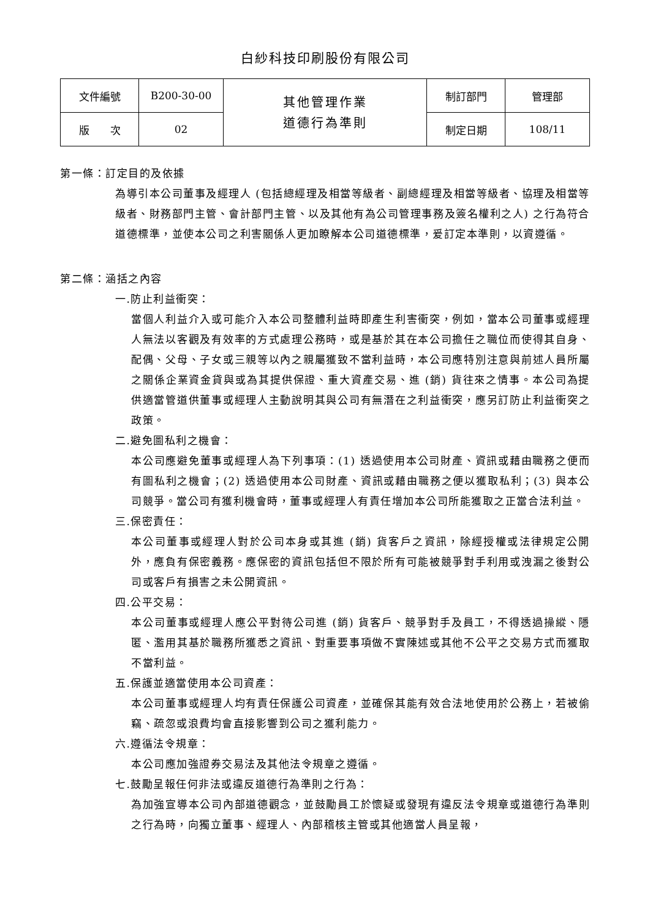白紗科技印刷股份有限公司
| 文件編號 | B200-30-00 | 其他管理作業 道德行為準則 | 制訂部門 | 管理部 |
| 版 次 | 02 | | 制定日期 | 108/11 |
第一條：訂定目的及依據
為導引本公司董事及經理人 (包括總經理及相當等級者、副總經理及相當等級者、協理及相當等級者、財務部門主管、會計部門主管、以及其他有為公司管理事務及簽名權利之人) 之行為符合道德標準，並使本公司之利害關係人更加瞭解本公司道德標準，爰訂定本準則，以資遵循。
第二條：涵括之內容
一.防止利益衝突：
當個人利益介入或可能介入本公司整體利益時即產生利害衝突，例如，當本公司董事或經理人無法以客觀及有效率的方式處理公務時，或是基於其在本公司擔任之職位而使得其自身、配偶、父母、子女或三親等以內之親屬獲致不當利益時，本公司應特別注意與前述人員所屬之關係企業資金貸與或為其提供保證、重大資產交易、進 (銷) 貨往來之情事。本公司為提供適當管道供董事或經理人主動說明其與公司有無潛在之利益衝突，應另訂防止利益衝突之政策。
二.避免圖私利之機會：
本公司應避免董事或經理人為下列事項：(1) 透過使用本公司財產、資訊或藉由職務之便而有圖私利之機會；(2) 透過使用本公司財產、資訊或藉由職務之便以獲取私利；(3) 與本公司競爭。當公司有獲利機會時，董事或經理人有責任增加本公司所能獲取之正當合法利益。
三.保密責任：
本公司董事或經理人對於公司本身或其進 (銷) 貨客戶之資訊，除經授權或法律規定公開外，應負有保密義務。應保密的資訊包括但不限於所有可能被競爭對手利用或洩漏之後對公司或客戶有損害之未公開資訊。
四.公平交易：
本公司董事或經理人應公平對待公司進 (銷) 貨客戶、競爭對手及員工，不得透過操縱、隱匿、濫用其基於職務所獲悉之資訊、對重要事項做不實陳述或其他不公平之交易方式而獲取不當利益。
五.保護並適當使用本公司資產：
本公司董事或經理人均有責任保護公司資產，並確保其能有效合法地使用於公務上，若被偷竊、疏忽或浪費均會直接影響到公司之獲利能力。
六.遵循法令規章：
本公司應加強證券交易法及其他法令規章之遵循。
七.鼓勵呈報任何非法或違反道德行為準則之行為：
為加強宣導本公司內部道德觀念，並鼓勵員工於懷疑或發現有違反法令規章或道德行為準則之行為時，向獨立董事、經理人、內部稽核主管或其他適當人員呈報，